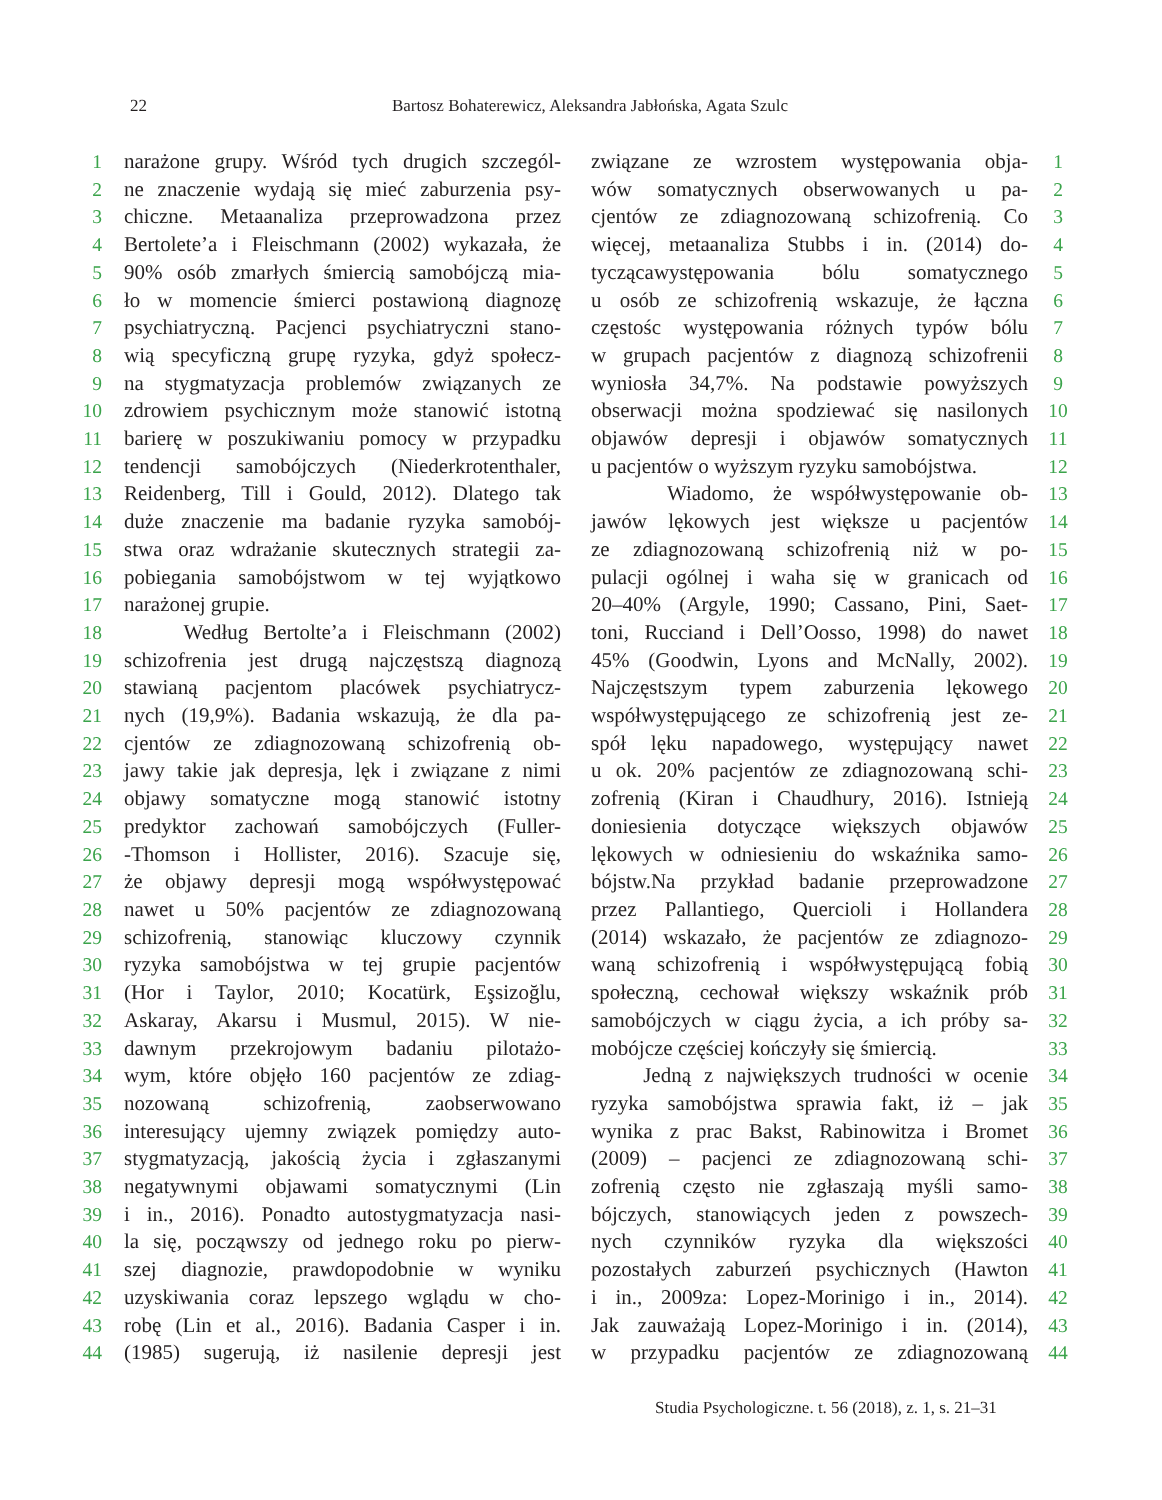22 Bartosz Bohaterewicz, Aleksandra Jabłońska, Agata Szulc
1
2
3
4
5
6
7
8
9
10
11
12
13
14
15
16
17
18
19
20
21
22
23
24
25
26
27
28
29
30
31
32
33
34
35
36
37
38
39
40
41
42
43
44
narażone grupy. Wśród tych drugich szczegól-
ne znaczenie wydają się mieć zaburzenia psy-
chiczne. Metaanaliza przeprowadzona przez
Bertolete’a i Fleischmann (2002) wykazała, że
90% osób zmarłych śmiercią samobójczą mia-
ło w momencie śmierci postawioną diagnozę
psychiatryczną. Pacjenci psychiatryczni stano-
wią specyficzną grupę ryzyka, gdyż społecz-
na stygmatyzacja problemów związanych ze
zdrowiem psychicznym może stanowić istotną
barierę w poszukiwaniu pomocy w przypadku
tendencji samobójczych (Niederkrotenthaler,
Reidenberg, Till i Gould, 2012). Dlatego tak
duże znaczenie ma badanie ryzyka samobój-
stwa oraz wdrażanie skutecznych strategii za-
pobiegania samobójstwom w tej wyjątkowo
narażonej grupie.
Według Bertolte’a i Fleischmann (2002)
schizofrenia jest drugą najczęstszą diagnozą
stawianą pacjentom placówek psychiatrycz-
nych (19,9%). Badania wskazują, że dla pa-
cjentów ze zdiagnozowaną schizofrenią ob-
jawy takie jak depresja, lęk i związane z nimi
objawy somatyczne mogą stanowić istotny
predyktor zachowań samobójczych (Fuller-
-Thomson i Hollister, 2016). Szacuje się,
że objawy depresji mogą współwystępować
nawet u 50% pacjentów ze zdiagnozowaną
schizofrenią, stanowiąc kluczowy czynnik
ryzyka samobójstwa w tej grupie pacjentów
(Hor i Taylor, 2010; Kocatürk, Eşsizoğlu,
Askaray, Akarsu i Musmul, 2015). W nie-
dawnym przekrojowym badaniu pilotażo-
wym, które objęło 160 pacjentów ze zdiag-
nozowaną schizofrenią, zaobserwowano
interesujący ujemny związek pomiędzy auto-
stygmatyzacją, jakością życia i zgłaszanymi
negatywnymi objawami somatycznymi (Lin
i in., 2016). Ponadto autostygmatyzacja nasi-
la się, począwszy od jednego roku po pierw-
szej diagnozie, prawdopodobnie w wyniku
uzyskiwania coraz lepszego wglądu w cho-
robę (Lin et al., 2016). Badania Casper i in.
(1985) sugerują, iż nasilenie depresji jest
związane ze wzrostem występowania obja-
wów somatycznych obserwowanych u pa-
cjentów ze zdiagnozowaną schizofrenią. Co
więcej, metaanaliza Stubbs i in. (2014) do-
tyczącawystępowania bólu somatycznego
u osób ze schizofrenią wskazuje, że łączna
częstośc występowania różnych typów bólu
w grupach pacjentów z diagnozą schizofrenii
wyniosła 34,7%. Na podstawie powyższych
obserwacji można spodziewać się nasilonych
objawów depresji i objawów somatycznych
u pacjentów o wyższym ryzyku samobójstwa.
Wiadomo, że współwystępowanie ob-
jawów lękowych jest większe u pacjentów
ze zdiagnozowaną schizofrenią niż w po-
pulacji ogólnej i waha się w granicach od
20–40% (Argyle, 1990; Cassano, Pini, Saet-
toni, Rucciand i Dell’Oosso, 1998) do nawet
45% (Goodwin, Lyons and McNally, 2002).
Najczęstszym typem zaburzenia lękowego
współwystępującego ze schizofrenią jest ze-
spół lęku napadowego, występujący nawet
u ok. 20% pacjentów ze zdiagnozowaną schi-
zofrenią (Kiran i Chaudhury, 2016). Istnieją
doniesienia dotyczące większych objawów
lękowych w odniesieniu do wskaźnika samo-
bójstw.Na przykład badanie przeprowadzone
przez Pallantiego, Quercioli i Hollandera
(2014) wskazało, że pacjentów ze zdiagnozo-
waną schizofrenią i współwystępującą fobią
społeczną, cechował większy wskaźnik prób
samobójczych w ciągu życia, a ich próby sa-
mobójcze częściej kończyły się śmiercią.
Jedną z największych trudności w ocenie
ryzyka samobójstwa sprawia fakt, iż – jak
wynika z prac Bakst, Rabinowitza i Bromet
(2009) – pacjenci ze zdiagnozowaną schi-
zofrenią często nie zgłaszają myśli samo-
bójczych, stanowiących jeden z powszech-
nych czynników ryzyka dla większości
pozostałych zaburzeń psychicznych (Hawton
i in., 2009za: Lopez-Morinigo i in., 2014).
Jak zauważają Lopez-Morinigo i in. (2014),
w przypadku pacjentów ze zdiagnozowaną
1
2
3
4
5
6
7
8
9
10
11
12
13
14
15
16
17
18
19
20
21
22
23
24
25
26
27
28
29
30
31
32
33
34
35
36
37
38
39
40
41
42
43
44
Studia Psychologiczne. t. 56 (2018), z. 1, s. 21–31